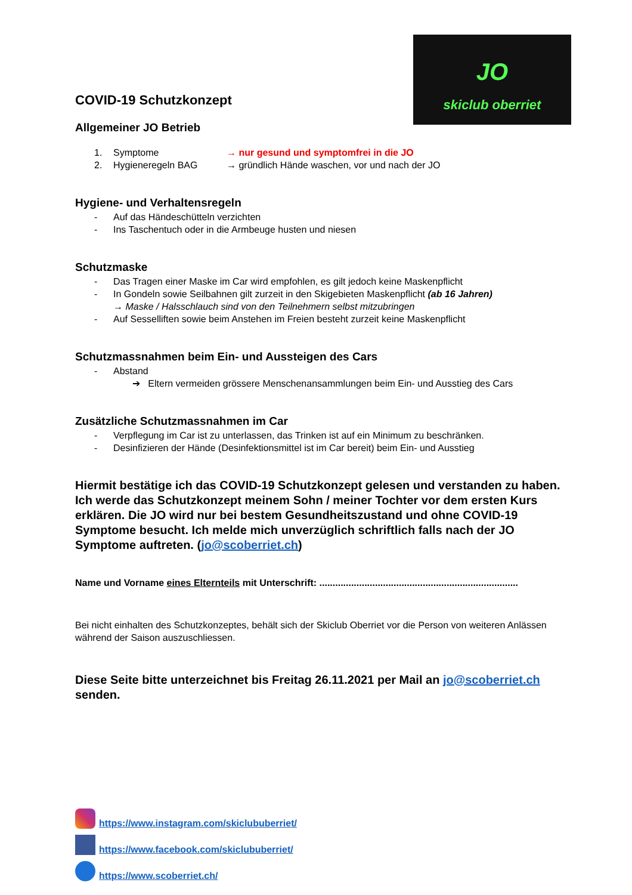JO
skiclub oberriet
COVID-19 Schutzkonzept
Allgemeiner JO Betrieb
1. Symptome → nur gesund und symptomfrei in die JO
2. Hygieneregeln BAG → gründlich Hände waschen, vor und nach der JO
Hygiene- und Verhaltensregeln
- Auf das Händeschütteln verzichten
- Ins Taschentuch oder in die Armbeuge husten und niesen
Schutzmaske
- Das Tragen einer Maske im Car wird empfohlen, es gilt jedoch keine Maskenpflicht
- In Gondeln sowie Seilbahnen gilt zurzeit in den Skigebieten Maskenpflicht (ab 16 Jahren)
→ Maske / Halsschlauch sind von den Teilnehmern selbst mitzubringen
- Auf Sesselliften sowie beim Anstehen im Freien besteht zurzeit keine Maskenpflicht
Schutzmassnahmen beim Ein- und Aussteigen des Cars
- Abstand
➔ Eltern vermeiden grössere Menschenansammlungen beim Ein- und Ausstieg des Cars
Zusätzliche Schutzmassnahmen im Car
- Verpflegung im Car ist zu unterlassen, das Trinken ist auf ein Minimum zu beschränken.
- Desinfizieren der Hände (Desinfektionsmittel ist im Car bereit) beim Ein- und Ausstieg
Hiermit bestätige ich das COVID-19 Schutzkonzept gelesen und verstanden zu haben. Ich werde das Schutzkonzept meinem Sohn / meiner Tochter vor dem ersten Kurs erklären. Die JO wird nur bei bestem Gesundheitszustand und ohne COVID-19 Symptome besucht. Ich melde mich unverzüglich schriftlich falls nach der JO Symptome auftreten. (jo@scoberriet.ch)
Name und Vorname eines Elternteils mit Unterschrift: ...........................................................................
Bei nicht einhalten des Schutzkonzeptes, behält sich der Skiclub Oberriet vor die Person von weiteren Anlässen während der Saison auszuschliessen.
Diese Seite bitte unterzeichnet bis Freitag 26.11.2021 per Mail an jo@scoberriet.ch senden.
https://www.instagram.com/skiclububerriet/
https://www.facebook.com/skiclububerriet/
https://www.scoberriet.ch/